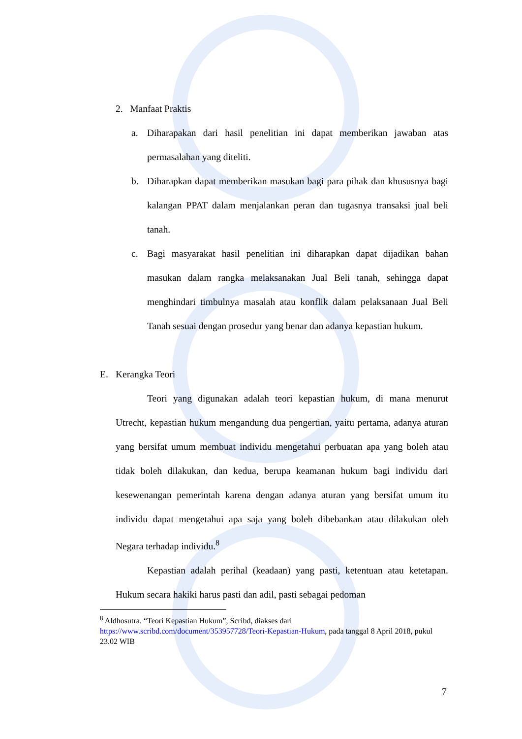2. Manfaat Praktis
a. Diharapakan dari hasil penelitian ini dapat memberikan jawaban atas permasalahan yang diteliti.
b. Diharapkan dapat memberikan masukan bagi para pihak dan khususnya bagi kalangan PPAT dalam menjalankan peran dan tugasnya transaksi jual beli tanah.
c. Bagi masyarakat hasil penelitian ini diharapkan dapat dijadikan bahan masukan dalam rangka melaksanakan Jual Beli tanah, sehingga dapat menghindari timbulnya masalah atau konflik dalam pelaksanaan Jual Beli Tanah sesuai dengan prosedur yang benar dan adanya kepastian hukum.
E. Kerangka Teori
Teori yang digunakan adalah teori kepastian hukum, di mana menurut Utrecht, kepastian hukum mengandung dua pengertian, yaitu pertama, adanya aturan yang bersifat umum membuat individu mengetahui perbuatan apa yang boleh atau tidak boleh dilakukan, dan kedua, berupa keamanan hukum bagi individu dari kesewenangan pemerintah karena dengan adanya aturan yang bersifat umum itu individu dapat mengetahui apa saja yang boleh dibebankan atau dilakukan oleh Negara terhadap individu.<sup>8</sup>
Kepastian adalah perihal (keadaan) yang pasti, ketentuan atau ketetapan. Hukum secara hakiki harus pasti dan adil, pasti sebagai pedoman
<sup>8</sup> Aldhosutra. “Teori Kepastian Hukum”, Scribd, diakses dari https://www.scribd.com/document/353957728/Teori-Kepastian-Hukum, pada tanggal 8 April 2018, pukul 23.02 WIB
7